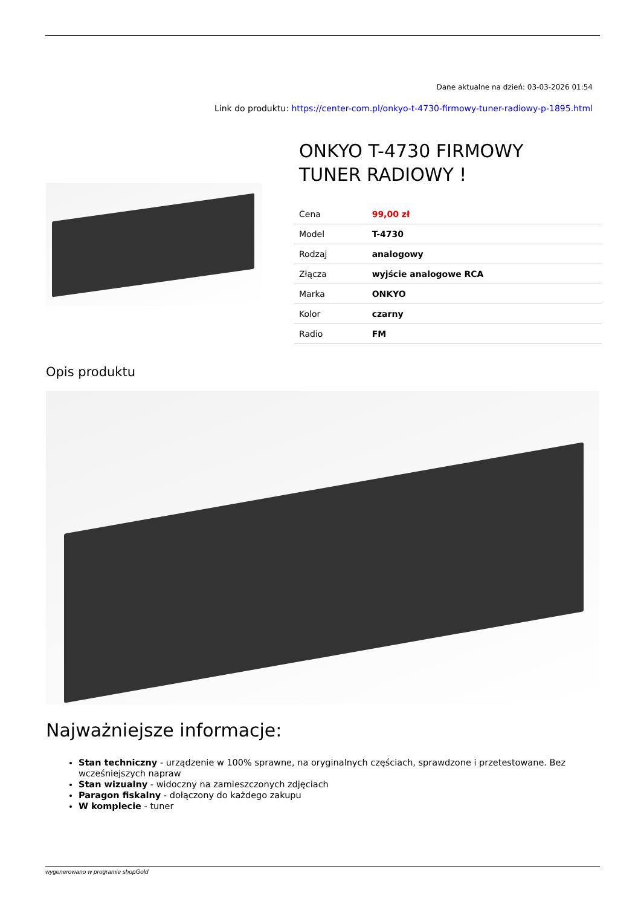Dane aktualne na dzień: 03-03-2026 01:54
Link do produktu: https://center-com.pl/onkyo-t-4730-firmowy-tuner-radiowy-p-1895.html
ONKYO T-4730 FIRMOWY TUNER RADIOWY !
| Cena | 99,00 zł |
| Model | T-4730 |
| Rodzaj | analogowy |
| Złącza | wyjście analogowe RCA |
| Marka | ONKYO |
| Kolor | czarny |
| Radio | FM |
Opis produktu
Najważniejsze informacje:
Stan techniczny - urządzenie w 100% sprawne, na oryginalnych częściach, sprawdzone i przetestowane. Bez wcześniejszych napraw
Stan wizualny - widoczny na zamieszczonych zdjęciach
Paragon fiskalny - dołączony do każdego zakupu
W komplecie - tuner
wygenerowano w programie shopGold